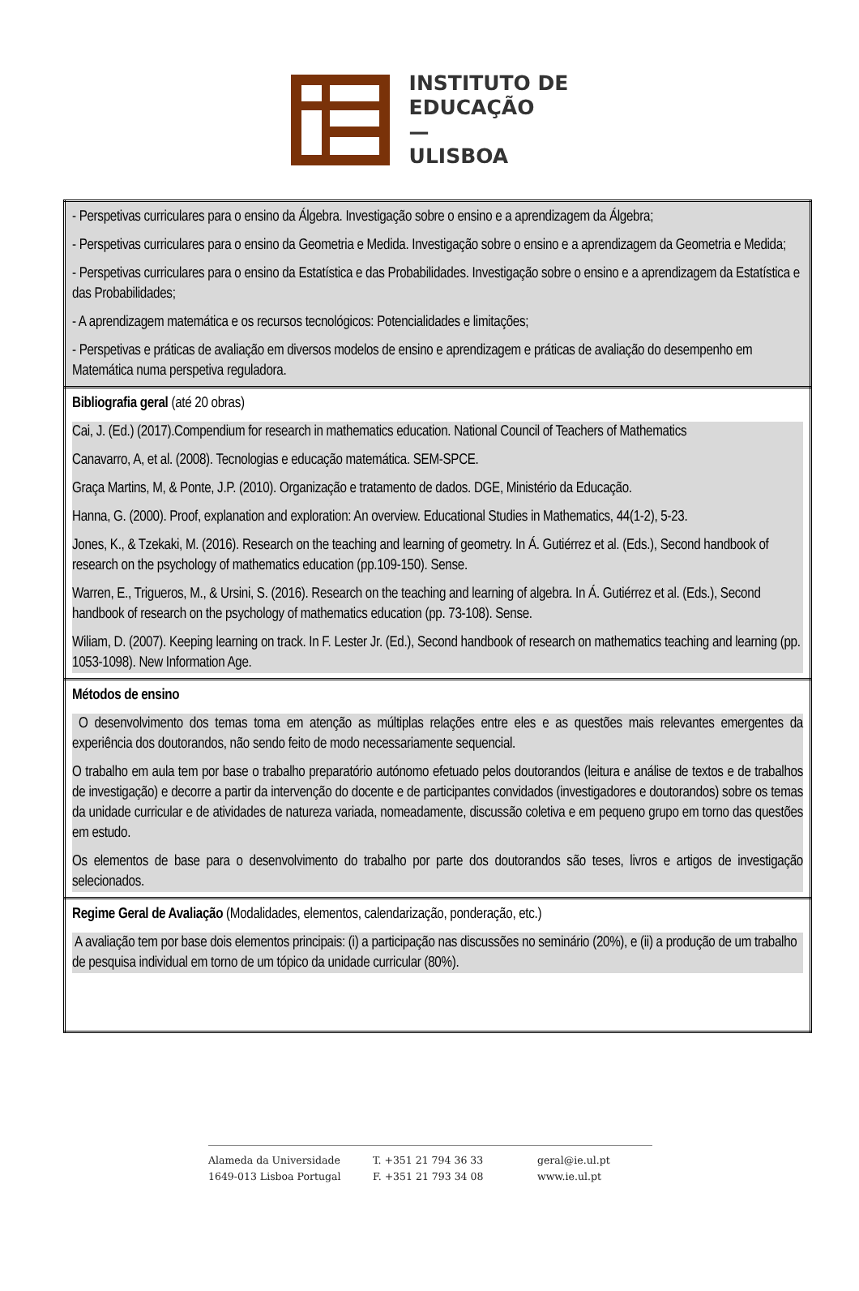INSTITUTO DE
EDUCAÇÃO
—
ULISBOA
| - Perspetivas curriculares para o ensino da Álgebra. Investigação sobre o ensino e a aprendizagem da Álgebra; - Perspetivas curriculares para o ensino da Geometria e Medida. Investigação sobre o ensino e a aprendizagem da Geometria e Medida; - Perspetivas curriculares para o ensino da Estatística e das Probabilidades. Investigação sobre o ensino e a aprendizagem da Estatística e das Probabilidades; - A aprendizagem matemática e os recursos tecnológicos: Potencialidades e limitações; - Perspetivas e práticas de avaliação em diversos modelos de ensino e aprendizagem e práticas de avaliação do desempenho em Matemática numa perspetiva reguladora. |
| Bibliografia geral (até 20 obras) Cai, J. (Ed.) (2017).Compendium for research in mathematics education. National Council of Teachers of Mathematics Canavarro, A, et al. (2008). Tecnologias e educação matemática. SEM-SPCE. Graça Martins, M, & Ponte, J.P. (2010). Organização e tratamento de dados. DGE, Ministério da Educação. Hanna, G. (2000). Proof, explanation and exploration: An overview. Educational Studies in Mathematics, 44(1-2), 5-23. Jones, K., & Tzekaki, M. (2016). Research on the teaching and learning of geometry. In Á. Gutiérrez et al. (Eds.), Second handbook of research on the psychology of mathematics education (pp.109-150). Sense. Warren, E., Trigueros, M., & Ursini, S. (2016). Research on the teaching and learning of algebra. In Á. Gutiérrez et al. (Eds.), Second handbook of research on the psychology of mathematics education (pp. 73-108). Sense. Wiliam, D. (2007). Keeping learning on track. In F. Lester Jr. (Ed.), Second handbook of research on mathematics teaching and learning (pp. 1053-1098). New Information Age. |
| Métodos de ensino O desenvolvimento dos temas toma em atenção as múltiplas relações entre eles e as questões mais relevantes emergentes da experiência dos doutorandos, não sendo feito de modo necessariamente sequencial. O trabalho em aula tem por base o trabalho preparatório autónomo efetuado pelos doutorandos (leitura e análise de textos e de trabalhos de investigação) e decorre a partir da intervenção do docente e de participantes convidados (investigadores e doutorandos) sobre os temas da unidade curricular e de atividades de natureza variada, nomeadamente, discussão coletiva e em pequeno grupo em torno das questões em estudo. Os elementos de base para o desenvolvimento do trabalho por parte dos doutorandos são teses, livros e artigos de investigação selecionados. |
| Regime Geral de Avaliação (Modalidades, elementos, calendarização, ponderação, etc.) A avaliação tem por base dois elementos principais: (i) a participação nas discussões no seminário (20%), e (ii) a produção de um trabalho de pesquisa individual em torno de um tópico da unidade curricular (80%). |
Alameda da Universidade
1649-013 Lisboa Portugal
T. +351 21 794 36 33
F. +351 21 793 34 08
geral@ie.ul.pt
www.ie.ul.pt